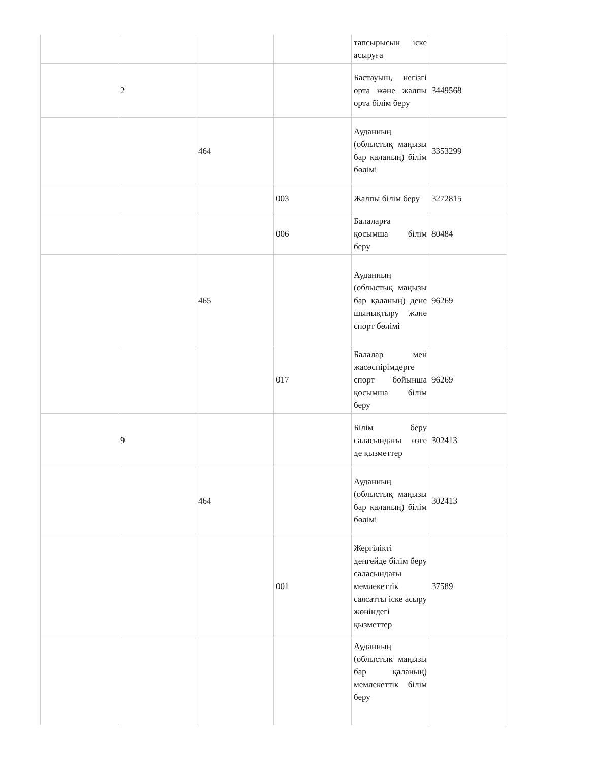| | | | | тапсырысын іске асыруға | |
| | 2 | | | Бастауыш, негізгі орта және жалпы орта білім беру | 3449568 |
| | | 464 | | Ауданның (облыстық маңызы бар қаланың) білім бөлімі | 3353299 |
| | | | 003 | Жалпы білім беру | 3272815 |
| | | | 006 | Балаларға қосымша білім беру | 80484 |
| | | 465 | | Ауданның (облыстық маңызы бар қаланың) дене шынықтыру және спорт бөлімі | 96269 |
| | | | 017 | Балалар мен жасөспірімдерге спорт бойынша қосымша білім беру | 96269 |
| | 9 | | | Білім беру саласындағы өзге де қызметтер | 302413 |
| | | 464 | | Ауданның (облыстық маңызы бар қаланың) білім бөлімі | 302413 |
| | | | 001 | Жергілікті деңгейде білім беру саласындағы мемлекеттік саясатты іске асыру жөніндегі қызметтер | 37589 |
| | | | | Ауданның (облыстык маңызы бар қаланың) мемлекеттік білім беру | |